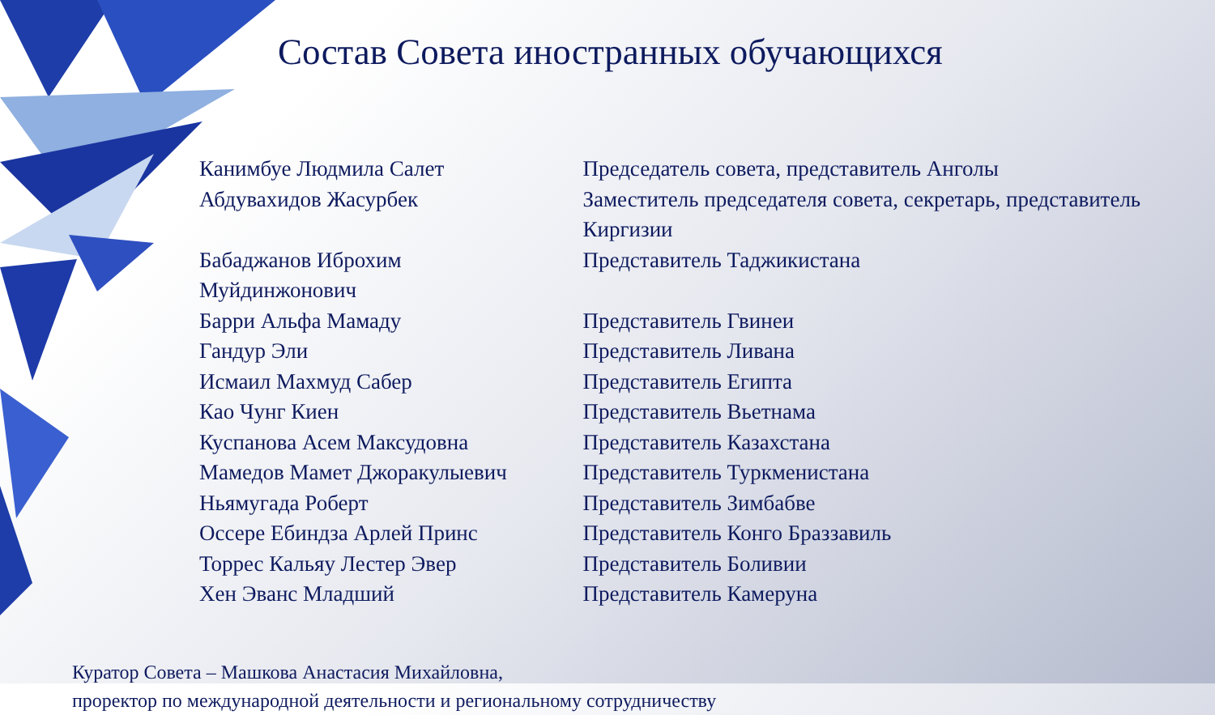Состав Совета иностранных обучающихся
| Канимбуе Людмила Салет | Председатель совета, представитель Анголы |
| Абдувахидов Жасурбек | Заместитель председателя совета, секретарь, представитель Киргизии |
| Бабаджанов Иброхим Муйдинжонович | Представитель Таджикистана |
| Барри Альфа Мамаду | Представитель Гвинеи |
| Гандур Эли | Представитель Ливана |
| Исмаил Махмуд Сабер | Представитель Египта |
| Као Чунг Киен | Представитель Вьетнама |
| Куспанова Асем Максудовна | Представитель Казахстана |
| Мамедов Мамет Джоракулыевич | Представитель Туркменистана |
| Ньямугада Роберт | Представитель Зимбабве |
| Оссере Ебиндза Арлей Принс | Представитель Конго Браззавиль |
| Торрес Кальяу Лестер Эвер | Представитель Боливии |
| Хен Эванс Младший | Представитель Камеруна |
Куратор Совета – Машкова Анастасия Михайловна,
проректор по международной деятельности и региональному сотрудничеству